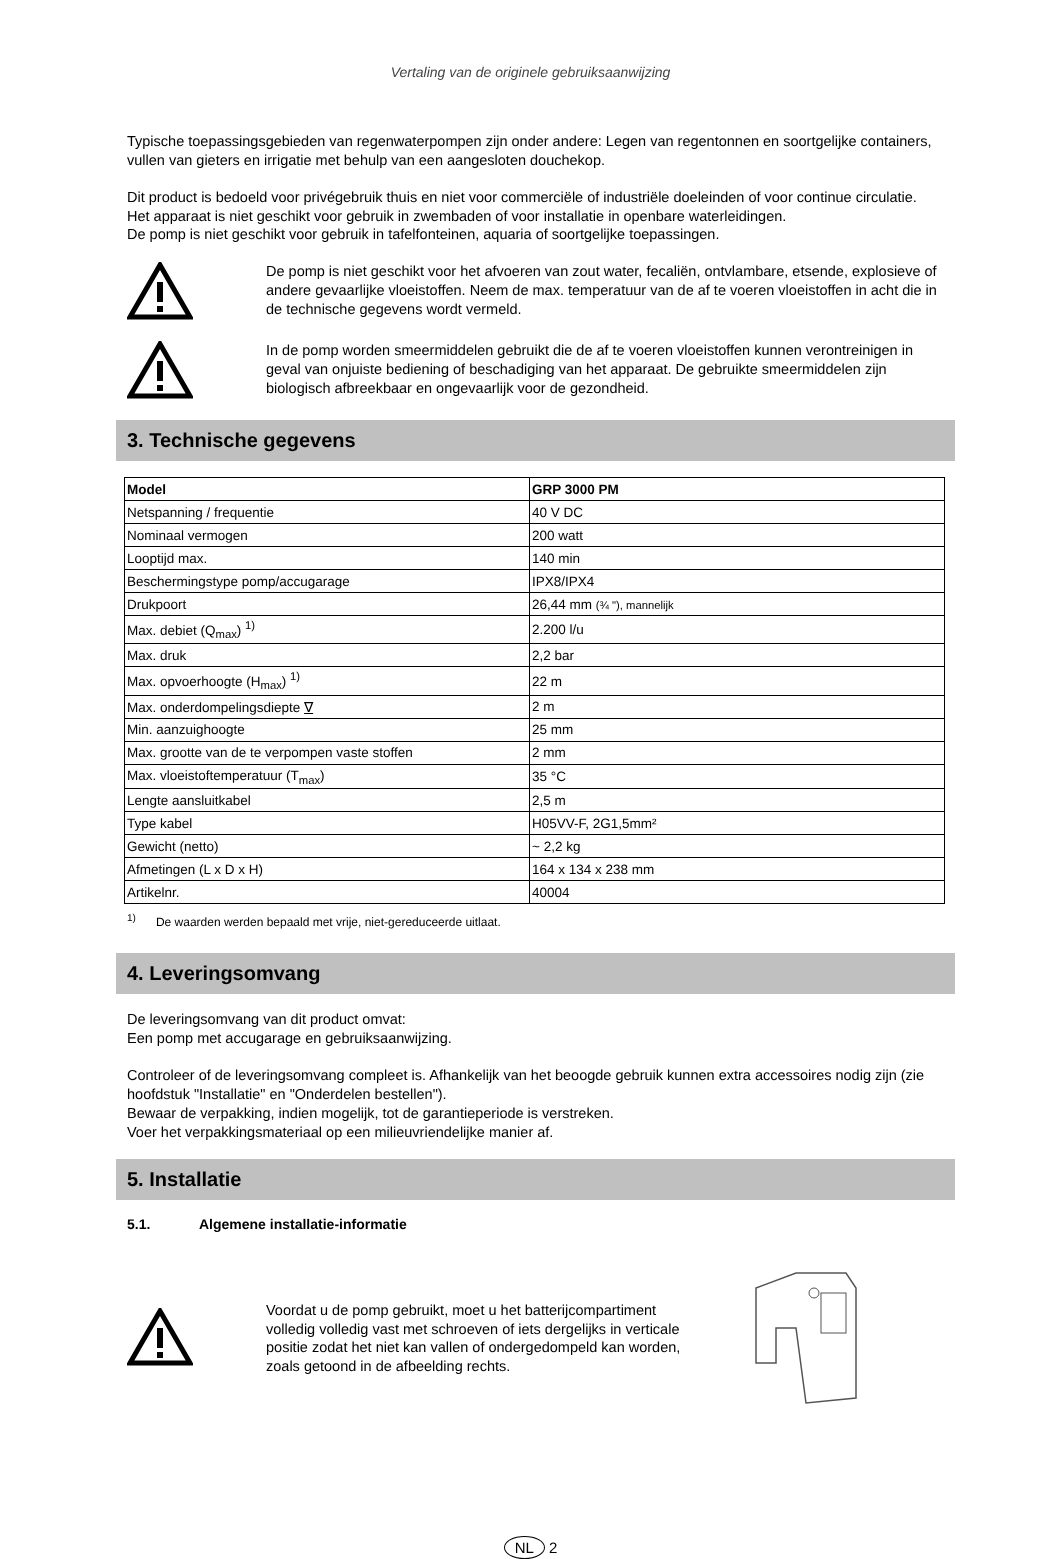Vertaling van de originele gebruiksaanwijzing
Typische toepassingsgebieden van regenwaterpompen zijn onder andere: Legen van regentonnen en soortgelijke containers, vullen van gieters en irrigatie met behulp van een aangesloten douchekop.
Dit product is bedoeld voor privégebruik thuis en niet voor commerciële of industriële doeleinden of voor continue circulatie.
Het apparaat is niet geschikt voor gebruik in zwembaden of voor installatie in openbare waterleidingen.
De pomp is niet geschikt voor gebruik in tafelfonteinen, aquaria of soortgelijke toepassingen.
De pomp is niet geschikt voor het afvoeren van zout water, fecaliën, ontvlambare, etsende, explosieve of andere gevaarlijke vloeistoffen. Neem de max. temperatuur van de af te voeren vloeistoffen in acht die in de technische gegevens wordt vermeld.
In de pomp worden smeermiddelen gebruikt die de af te voeren vloeistoffen kunnen verontreinigen in geval van onjuiste bediening of beschadiging van het apparaat. De gebruikte smeermiddelen zijn biologisch afbreekbaar en ongevaarlijk voor de gezondheid.
3. Technische gegevens
| Model | GRP 3000 PM |
| --- | --- |
| Netspanning / frequentie | 40 V DC |
| Nominaal vermogen | 200 watt |
| Looptijd max. | 140 min |
| Beschermingstype pomp/accugarage | IPX8/IPX4 |
| Drukpoort | 26,44 mm (¾ "), mannelijk |
| Max. debiet (Q<sub>max</sub>) <sup>1)</sup> | 2.200 l/u |
| Max. druk | 2,2 bar |
| Max. opvoerhoogte (H<sub>max</sub>) <sup>1)</sup> | 22 m |
| Max. onderdompelingsdiepte ∇ | 2 m |
| Min. aanzuighoogte | 25 mm |
| Max. grootte van de te verpompen vaste stoffen | 2 mm |
| Max. vloeistoftemperatuur (T<sub>max</sub>) | 35 °C |
| Lengte aansluitkabel | 2,5 m |
| Type kabel | H05VV-F, 2G1,5mm² |
| Gewicht (netto) | ~ 2,2 kg |
| Afmetingen (L x D x H) | 164 x 134 x 238 mm |
| Artikelnr. | 40004 |
<sup>1)</sup> De waarden werden bepaald met vrije, niet-gereduceerde uitlaat.
4. Leveringsomvang
De leveringsomvang van dit product omvat:
Een pomp met accugarage en gebruiksaanwijzing.
Controleer of de leveringsomvang compleet is. Afhankelijk van het beoogde gebruik kunnen extra accessoires nodig zijn (zie hoofdstuk "Installatie" en "Onderdelen bestellen").
Bewaar de verpakking, indien mogelijk, tot de garantieperiode is verstreken.
Voer het verpakkingsmateriaal op een milieuvriendelijke manier af.
5. Installatie
5.1. Algemene installatie-informatie
Voordat u de pomp gebruikt, moet u het batterijcompartiment volledig volledig vast met schroeven of iets dergelijks in verticale positie zodat het niet kan vallen of ondergedompeld kan worden, zoals getoond in de afbeelding rechts.
NL 2